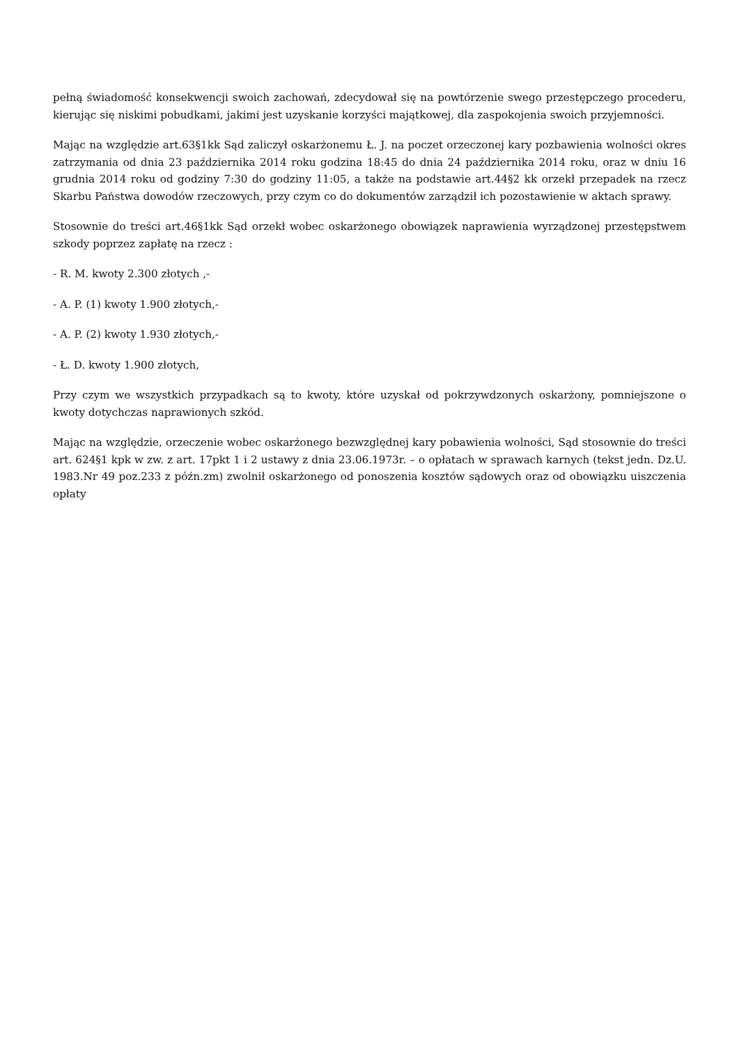pełną świadomość konsekwencji swoich zachowań, zdecydował się na powtórzenie swego przestępczego procederu, kierując się niskimi pobudkami, jakimi jest uzyskanie korzyści majątkowej, dla zaspokojenia swoich przyjemności.
Mając na względzie art.63§1kk Sąd zaliczył oskarżonemu Ł. J. na poczet orzeczonej kary pozbawienia wolności okres zatrzymania od dnia 23 października 2014 roku godzina 18:45 do dnia 24 października 2014 roku, oraz w dniu 16 grudnia 2014 roku od godziny 7:30 do godziny 11:05, a także na podstawie art.44§2 kk orzekł przepadek na rzecz Skarbu Państwa dowodów rzeczowych, przy czym co do dokumentów zarządził ich pozostawienie w aktach sprawy.
Stosownie do treści art.46§1kk Sąd orzekł wobec oskarżonego obowiązek naprawienia wyrządzonej przestępstwem szkody poprzez zapłatę na rzecz :
- R. M. kwoty 2.300 złotych ,-
- A. P. (1) kwoty 1.900 złotych,-
- A. P. (2) kwoty 1.930 złotych,-
- Ł. D. kwoty 1.900 złotych,
Przy czym we wszystkich przypadkach są to kwoty, które uzyskał od pokrzywdzonych oskarżony, pomniejszone o kwoty dotychczas naprawionych szkód.
Mając na względzie, orzeczenie wobec oskarżonego bezwzględnej kary pobawienia wolności, Sąd stosownie do treści art. 624§1 kpk w zw. z art. 17pkt 1 i 2 ustawy z dnia 23.06.1973r. – o opłatach w sprawach karnych (tekst jedn. Dz.U. 1983.Nr 49 poz.233 z późn.zm) zwolnił oskarżonego od ponoszenia kosztów sądowych oraz od obowiązku uiszczenia opłaty